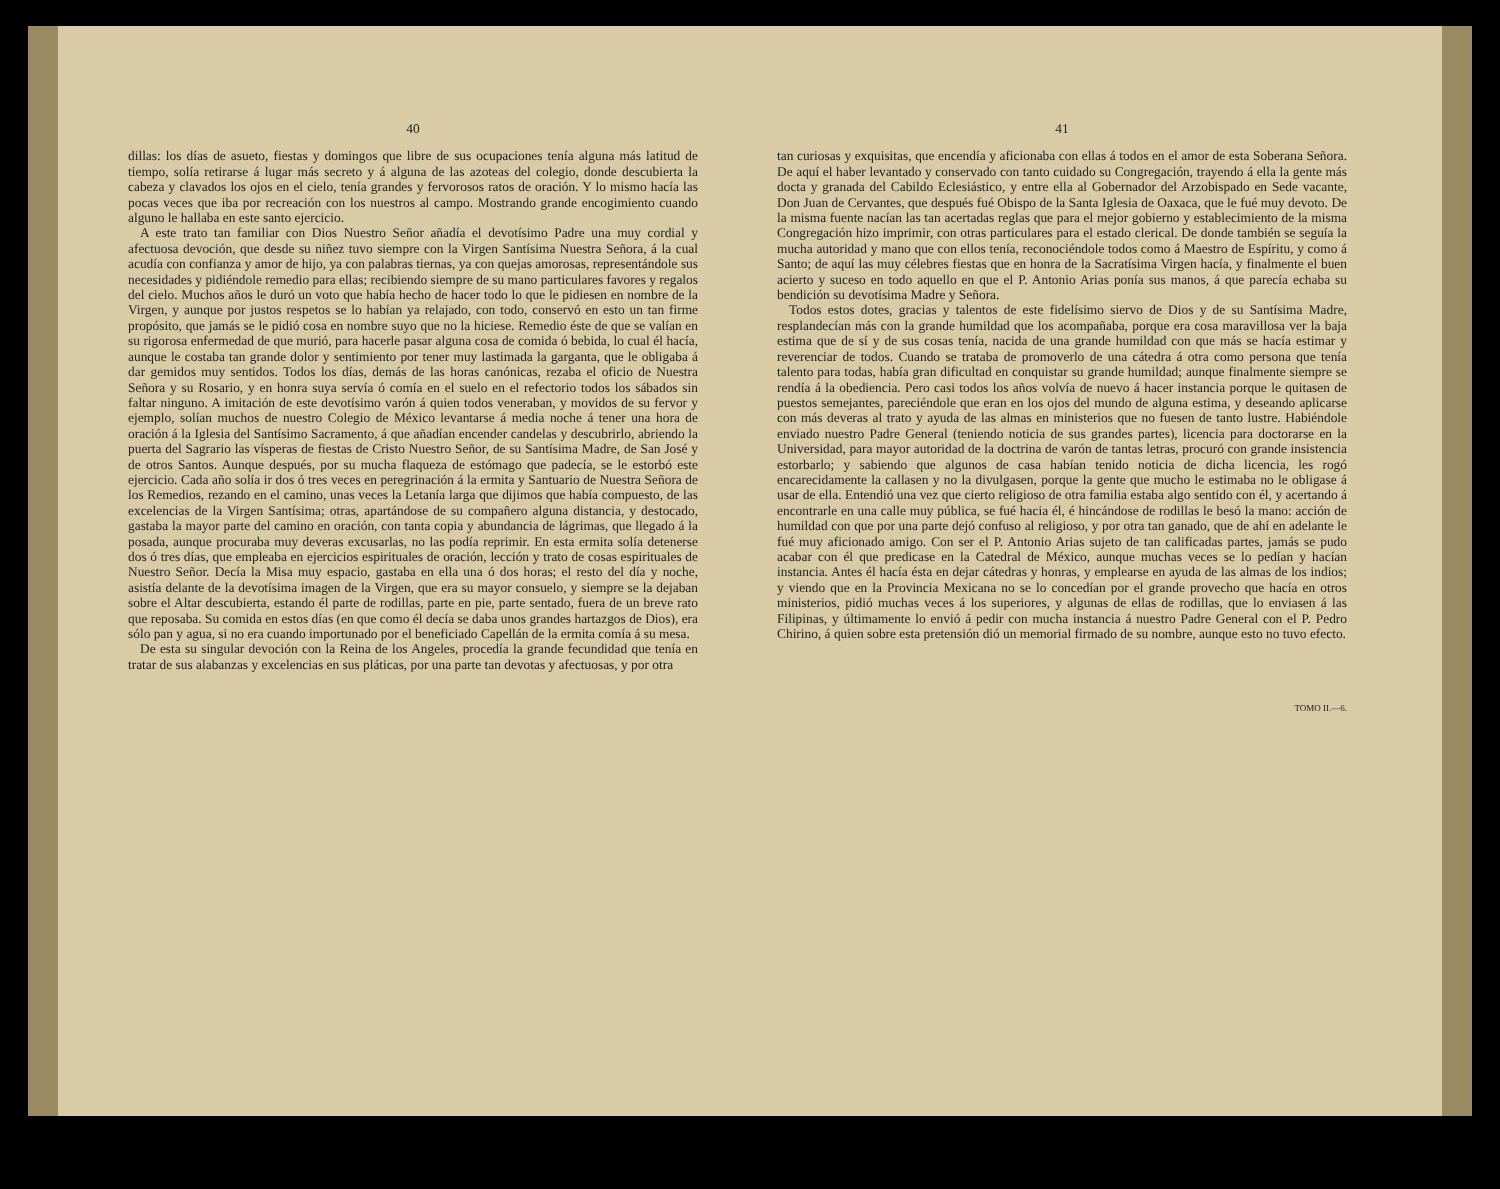40
dillas: los días de asueto, fiestas y domingos que libre de sus ocupaciones tenía alguna más latitud de tiempo, solía retirarse á lugar más secreto y á alguna de las azoteas del colegio, donde descubierta la cabeza y clavados los ojos en el cielo, tenía grandes y fervorosos ratos de oración. Y lo mismo hacía las pocas veces que iba por recreación con los nuestros al campo. Mostrando grande encogimiento cuando alguno le hallaba en este santo ejercicio.
A este trato tan familiar con Dios Nuestro Señor añadía el devotísimo Padre una muy cordial y afectuosa devoción, que desde su niñez tuvo siempre con la Virgen Santísima Nuestra Señora, á la cual acudía con confianza y amor de hijo, ya con palabras tiernas, ya con quejas amorosas, representándole sus necesidades y pidiéndole remedio para ellas; recibiendo siempre de su mano particulares favores y regalos del cielo. Muchos años le duró un voto que había hecho de hacer todo lo que le pidiesen en nombre de la Virgen, y aunque por justos respetos se lo habían ya relajado, con todo, conservó en esto un tan firme propósito, que jamás se le pidió cosa en nombre suyo que no la hiciese. Remedio éste de que se valían en su rigorosa enfermedad de que murió, para hacerle pasar alguna cosa de comida ó bebida, lo cual él hacía, aunque le costaba tan grande dolor y sentimiento por tener muy lastimada la garganta, que le obligaba á dar gemidos muy sentidos. Todos los días, demás de las horas canónicas, rezaba el oficio de Nuestra Señora y su Rosario, y en honra suya servía ó comía en el suelo en el refectorio todos los sábados sin faltar ninguno. A imitación de este devotísimo varón á quien todos veneraban, y movidos de su fervor y ejemplo, solían muchos de nuestro Colegio de México levantarse á media noche á tener una hora de oración á la Iglesia del Santísimo Sacramento, á que añadían encender candelas y descubrirlo, abriendo la puerta del Sagrario las vísperas de fiestas de Cristo Nuestro Señor, de su Santísima Madre, de San José y de otros Santos. Aunque después, por su mucha flaqueza de estómago que padecía, se le estorbó este ejercicio. Cada año solía ir dos ó tres veces en peregrinación á la ermita y Santuario de Nuestra Señora de los Remedios, rezando en el camino, unas veces la Letanía larga que dijimos que había compuesto, de las excelencias de la Virgen Santísima; otras, apartándose de su compañero alguna distancia, y destocado, gastaba la mayor parte del camino en oración, con tanta copia y abundancia de lágrimas, que llegado á la posada, aunque procuraba muy deveras excusarlas, no las podía reprimir. En esta ermita solía detenerse dos ó tres días, que empleaba en ejercicios espirituales de oración, lección y trato de cosas espirituales de Nuestro Señor. Decía la Misa muy espacio, gastaba en ella una ó dos horas; el resto del día y noche, asistía delante de la devotísima imagen de la Virgen, que era su mayor consuelo, y siempre se la dejaban sobre el Altar descubierta, estando él parte de rodillas, parte en pie, parte sentado, fuera de un breve rato que reposaba. Su comida en estos días (en que como él decía se daba unos grandes hartazgos de Dios), era sólo pan y agua, si no era cuando importunado por el beneficiado Capellán de la ermita comía á su mesa.
De esta su singular devoción con la Reina de los Angeles, procedía la grande fecundidad que tenía en tratar de sus alabanzas y excelencias en sus pláticas, por una parte tan devotas y afectuosas, y por otra
41
tan curiosas y exquisitas, que encendía y aficionaba con ellas á todos en el amor de esta Soberana Señora. De aquí el haber levantado y conservado con tanto cuidado su Congregación, trayendo á ella la gente más docta y granada del Cabildo Eclesiástico, y entre ella al Gobernador del Arzobispado en Sede vacante, Don Juan de Cervantes, que después fué Obispo de la Santa Iglesia de Oaxaca, que le fué muy devoto. De la misma fuente nacían las tan acertadas reglas que para el mejor gobierno y establecimiento de la misma Congregación hizo imprimir, con otras particulares para el estado clerical. De donde también se seguía la mucha autoridad y mano que con ellos tenía, reconociéndole todos como á Maestro de Espíritu, y como á Santo; de aquí las muy célebres fiestas que en honra de la Sacratísima Virgen hacía, y finalmente el buen acierto y suceso en todo aquello en que el P. Antonio Arias ponía sus manos, á que parecía echaba su bendición su devotísima Madre y Señora.
Todos estos dotes, gracias y talentos de este fidelísimo siervo de Dios y de su Santísima Madre, resplandecían más con la grande humildad que los acompañaba, porque era cosa maravillosa ver la baja estima que de sí y de sus cosas tenía, nacida de una grande humildad con que más se hacía estimar y reverenciar de todos. Cuando se trataba de promoverlo de una cátedra á otra como persona que tenía talento para todas, había gran dificultad en conquistar su grande humildad; aunque finalmente siempre se rendía á la obediencia. Pero casi todos los años volvía de nuevo á hacer instancia porque le quitasen de puestos semejantes, pareciéndole que eran en los ojos del mundo de alguna estima, y deseando aplicarse con más deveras al trato y ayuda de las almas en ministerios que no fuesen de tanto lustre. Habiéndole enviado nuestro Padre General (teniendo noticia de sus grandes partes), licencia para doctorarse en la Universidad, para mayor autoridad de la doctrina de varón de tantas letras, procuró con grande insistencia estorbarlo; y sabiendo que algunos de casa habían tenido noticia de dicha licencia, les rogó encarecidamente la callasen y no la divulgasen, porque la gente que mucho le estimaba no le obligase á usar de ella. Entendió una vez que cierto religioso de otra familia estaba algo sentido con él, y acertando á encontrarle en una calle muy pública, se fué hacia él, é hincándose de rodillas le besó la mano: acción de humildad con que por una parte dejó confuso al religioso, y por otra tan ganado, que de ahí en adelante le fué muy aficionado amigo. Con ser el P. Antonio Arias sujeto de tan calificadas partes, jamás se pudo acabar con él que predicase en la Catedral de México, aunque muchas veces se lo pedían y hacían instancia. Antes él hacía ésta en dejar cátedras y honras, y emplearse en ayuda de las almas de los indios; y viendo que en la Provincia Mexicana no se lo concedían por el grande provecho que hacía en otros ministerios, pidió muchas veces á los superiores, y algunas de ellas de rodillas, que lo enviasen á las Filipinas, y últimamente lo envió á pedir con mucha instancia á nuestro Padre General con el P. Pedro Chirino, á quien sobre esta pretensión dió un memorial firmado de su nombre, aunque esto no tuvo efecto.
TOMO II.—6.